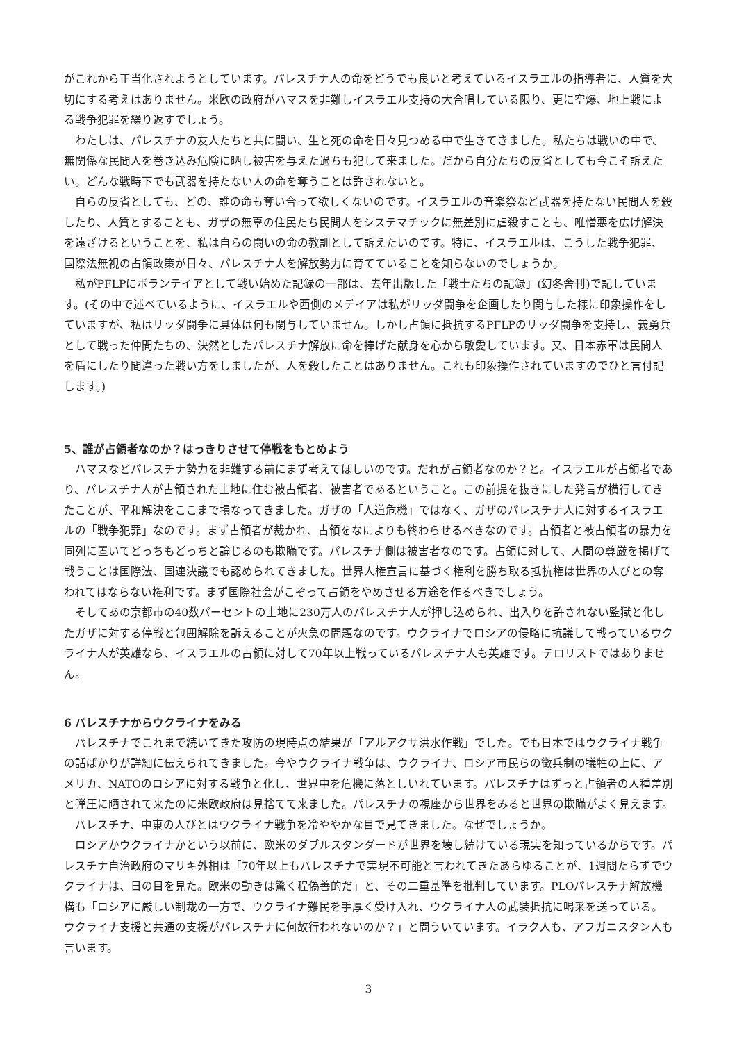がこれから正当化されようとしています。パレスチナ人の命をどうでも良いと考えているイスラエルの指導者に、人質を大切にする考えはありません。米欧の政府がハマスを非難しイスラエル支持の大合唱している限り、更に空爆、地上戦による戦争犯罪を繰り返すでしょう。
わたしは、パレスチナの友人たちと共に闘い、生と死の命を日々見つめる中で生きてきました。私たちは戦いの中で、無関係な民間人を巻き込み危険に晒し被害を与えた過ちも犯して来ました。だから自分たちの反省としても今こそ訴えたい。どんな戦時下でも武器を持たない人の命を奪うことは許されないと。
自らの反省としても、どの、誰の命も奪い合って欲しくないのです。イスラエルの音楽祭など武器を持たない民間人を殺したり、人質とすることも、ガザの無辜の住民たち民間人をシステマチックに無差別に虐殺すことも、唯憎悪を広げ解決を遠ざけるということを、私は自らの闘いの命の教訓として訴えたいのです。特に、イスラエルは、こうした戦争犯罪、国際法無視の占領政策が日々、パレスチナ人を解放勢力に育てていることを知らないのでしょうか。
私がPFLPにボランテイアとして戦い始めた記録の一部は、去年出版した「戦士たちの記録」(幻冬舎刊)で記しています。(その中で述べているように、イスラエルや西側のメデイアは私がリッダ闘争を企画したり関与した様に印象操作をしていますが、私はリッダ闘争に具体は何も関与していません。しかし占領に抵抗するPFLPのリッダ闘争を支持し、義勇兵として戦った仲間たちの、決然としたパレスチナ解放に命を捧げた献身を心から敬愛しています。又、日本赤軍は民間人を盾にしたり間違った戦い方をしましたが、人を殺したことはありません。これも印象操作されていますのでひと言付記します。)
5、誰が占領者なのか？はっきりさせて停戦をもとめよう
ハマスなどパレスチナ勢力を非難する前にまず考えてほしいのです。だれが占領者なのか？と。イスラエルが占領者であり、パレスチナ人が占領された土地に住む被占領者、被害者であるということ。この前提を抜きにした発言が横行してきたことが、平和解決をここまで損なってきました。ガザの「人道危機」ではなく、ガザのパレスチナ人に対するイスラエルの「戦争犯罪」なのです。まず占領者が裁かれ、占領をなによりも終わらせるべきなのです。占領者と被占領者の暴力を同列に置いてどっちもどっちと論じるのも欺瞞です。パレスチナ側は被害者なのです。占領に対して、人間の尊厳を掲げて戦うことは国際法、国連決議でも認められてきました。世界人権宣言に基づく権利を勝ち取る抵抗権は世界の人びとの奪われてはならない権利です。まず国際社会がこぞって占領をやめさせる方途を作るべきでしょう。
そしてあの京都市の40数パーセントの土地に230万人のパレスチナ人が押し込められ、出入りを許されない監獄と化したガザに対する停戦と包囲解除を訴えることが火急の問題なのです。ウクライナでロシアの侵略に抗議して戦っているウクライナ人が英雄なら、イスラエルの占領に対して70年以上戦っているパレスチナ人も英雄です。テロリストではありません。
6 パレスチナからウクライナをみる
パレスチナでこれまで続いてきた攻防の現時点の結果が「アルアクサ洪水作戦」でした。でも日本ではウクライナ戦争の話ばかりが詳細に伝えられてきました。今やウクライナ戦争は、ウクライナ、ロシア市民らの徴兵制の犠牲の上に、アメリカ、NATOのロシアに対する戦争と化し、世界中を危機に落としいれています。パレスチナはずっと占領者の人種差別と弾圧に晒されて来たのに米欧政府は見捨てて来ました。パレスチナの視座から世界をみると世界の欺瞞がよく見えます。
パレスチナ、中東の人びとはウクライナ戦争を冷ややかな目で見てきました。なぜでしょうか。
ロシアかウクライナかという以前に、欧米のダブルスタンダードが世界を壊し続けている現実を知っているからです。パレスチナ自治政府のマリキ外相は「70年以上もパレスチナで実現不可能と言われてきたあらゆることが、1週間たらずでウクライナは、日の目を見た。欧米の動きは驚く程偽善的だ」と、その二重基準を批判しています。PLOパレスチナ解放機構も「ロシアに厳しい制裁の一方で、ウクライナ難民を手厚く受け入れ、ウクライナ人の武装抵抗に喝采を送っている。ウクライナ支援と共通の支援がパレスチナに何故行われないのか？」と問ういています。イラク人も、アフガニスタン人も言います。
3